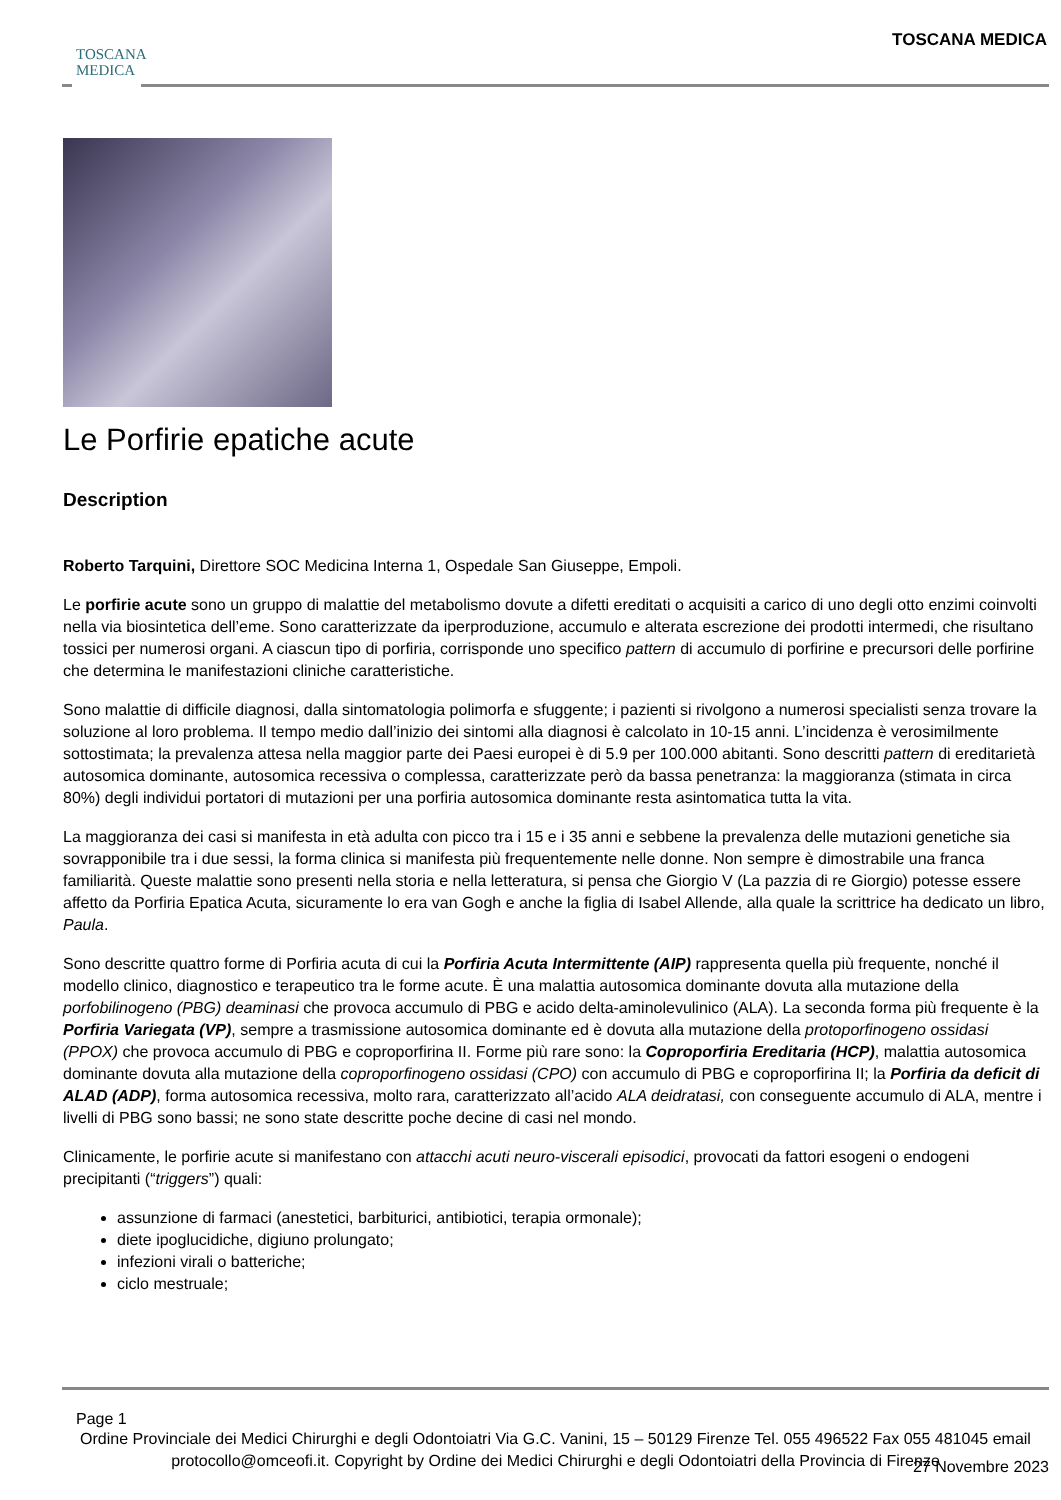TOSCANA
MEDICA
TOSCANA MEDICA
Le Porfirie epatiche acute
Description
Roberto Tarquini, Direttore SOC Medicina Interna 1, Ospedale San Giuseppe, Empoli.
Le porfirie acute sono un gruppo di malattie del metabolismo dovute a difetti ereditati o acquisiti a carico di uno degli otto enzimi coinvolti nella via biosintetica dell’eme. Sono caratterizzate da iperproduzione, accumulo e alterata escrezione dei prodotti intermedi, che risultano tossici per numerosi organi. A ciascun tipo di porfiria, corrisponde uno specifico pattern di accumulo di porfirine e precursori delle porfirine che determina le manifestazioni cliniche caratteristiche.
Sono malattie di difficile diagnosi, dalla sintomatologia polimorfa e sfuggente; i pazienti si rivolgono a numerosi specialisti senza trovare la soluzione al loro problema. Il tempo medio dall’inizio dei sintomi alla diagnosi è calcolato in 10-15 anni. L’incidenza è verosimilmente sottostimata; la prevalenza attesa nella maggior parte dei Paesi europei è di 5.9 per 100.000 abitanti. Sono descritti pattern di ereditarietà autosomica dominante, autosomica recessiva o complessa, caratterizzate però da bassa penetranza: la maggioranza (stimata in circa 80%) degli individui portatori di mutazioni per una porfiria autosomica dominante resta asintomatica tutta la vita.
La maggioranza dei casi si manifesta in età adulta con picco tra i 15 e i 35 anni e sebbene la prevalenza delle mutazioni genetiche sia sovrapponibile tra i due sessi, la forma clinica si manifesta più frequentemente nelle donne. Non sempre è dimostrabile una franca familiarità. Queste malattie sono presenti nella storia e nella letteratura, si pensa che Giorgio V (La pazzia di re Giorgio) potesse essere affetto da Porfiria Epatica Acuta, sicuramente lo era van Gogh e anche la figlia di Isabel Allende, alla quale la scrittrice ha dedicato un libro, Paula.
Sono descritte quattro forme di Porfiria acuta di cui la Porfiria Acuta Intermittente (AIP) rappresenta quella più frequente, nonché il modello clinico, diagnostico e terapeutico tra le forme acute. È una malattia autosomica dominante dovuta alla mutazione della porfobilinogeno (PBG) deaminasi che provoca accumulo di PBG e acido delta-aminolevulinico (ALA). La seconda forma più frequente è la Porfiria Variegata (VP), sempre a trasmissione autosomica dominante ed è dovuta alla mutazione della protoporfinogeno ossidasi (PPOX) che provoca accumulo di PBG e coproporfirina II. Forme più rare sono: la Coproporfiria Ereditaria (HCP), malattia autosomica dominante dovuta alla mutazione della coproporfinogeno ossidasi (CPO) con accumulo di PBG e coproporfirina II; la Porfiria da deficit di ALAD (ADP), forma autosomica recessiva, molto rara, caratterizzato all’acido ALA deidratasi, con conseguente accumulo di ALA, mentre i livelli di PBG sono bassi; ne sono state descritte poche decine di casi nel mondo.
Clinicamente, le porfirie acute si manifestano con attacchi acuti neuro-viscerali episodici, provocati da fattori esogeni o endogeni precipitanti (“triggers”) quali:
assunzione di farmaci (anestetici, barbiturici, antibiotici, terapia ormonale);
diete ipoglucidiche, digiuno prolungato;
infezioni virali o batteriche;
ciclo mestruale;
Page 1
Ordine Provinciale dei Medici Chirurghi e degli Odontoiatri Via G.C. Vanini, 15 – 50129 Firenze Tel. 055 496522 Fax 055 481045 email protocollo@omceofi.it. Copyright by Ordine dei Medici Chirurghi e degli Odontoiatri della Provincia di Firenze
27 Novembre 2023